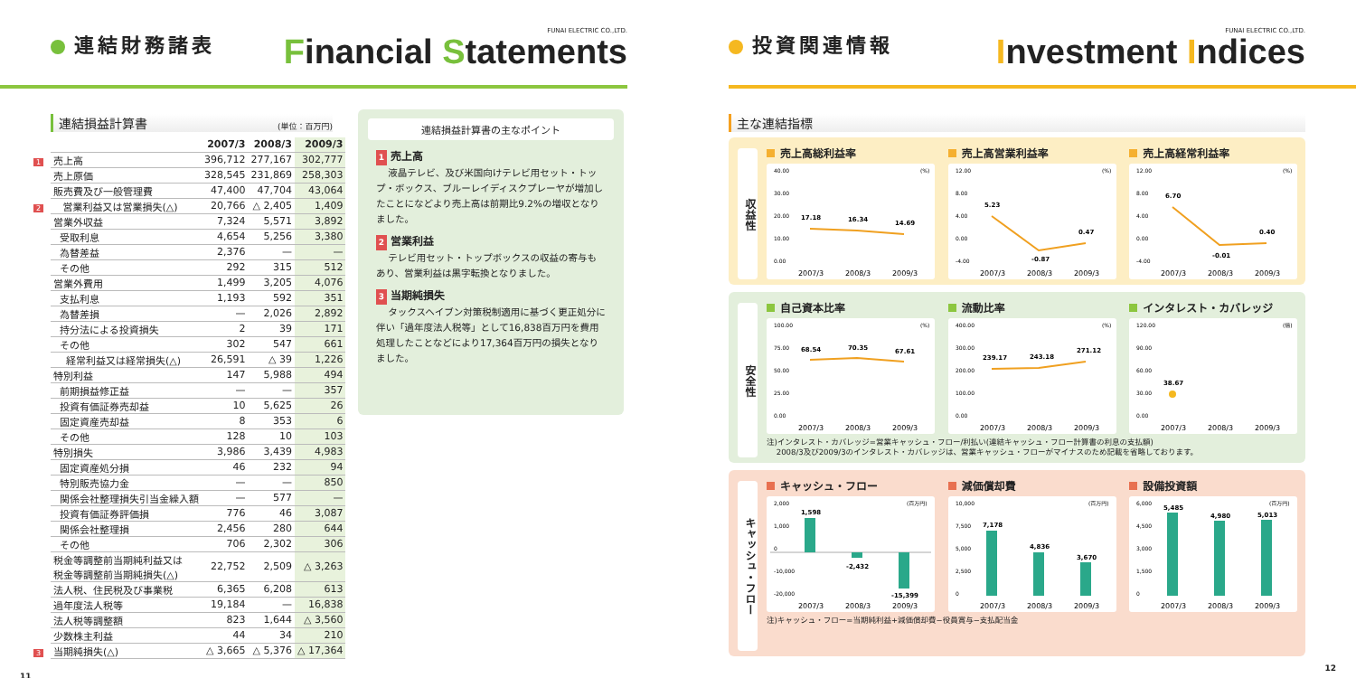連結財務諸表
FUNAI ELECTRIC CO.,LTD.
Financial Statements
連結損益計算書
(単位：百万円)
| | 2007/3 | 2008/3 | 2009/3 |
| --- | --- | --- | --- |
| 1 売上高 | 396,712 | 277,167 | 302,777 |
| 売上原価 | 328,545 | 231,869 | 258,303 |
| 販売費及び一般管理費 | 47,400 | 47,704 | 43,064 |
| 2 営業利益又は営業損失(△) | 20,766 | △ 2,405 | 1,409 |
| 営業外収益 | 7,324 | 5,571 | 3,892 |
| 受取利息 | 4,654 | 5,256 | 3,380 |
| 為替差益 | 2,376 | — | — |
| その他 | 292 | 315 | 512 |
| 営業外費用 | 1,499 | 3,205 | 4,076 |
| 支払利息 | 1,193 | 592 | 351 |
| 為替差損 | — | 2,026 | 2,892 |
| 持分法による投資損失 | 2 | 39 | 171 |
| その他 | 302 | 547 | 661 |
| 経常利益又は経常損失(△) | 26,591 | △ 39 | 1,226 |
| 特別利益 | 147 | 5,988 | 494 |
| 前期損益修正益 | — | — | 357 |
| 投資有価証券売却益 | 10 | 5,625 | 26 |
| 固定資産売却益 | 8 | 353 | 6 |
| その他 | 128 | 10 | 103 |
| 特別損失 | 3,986 | 3,439 | 4,983 |
| 固定資産処分損 | 46 | 232 | 94 |
| 特別販売協力金 | — | — | 850 |
| 関係会社整理損失引当金繰入額 | — | 577 | — |
| 投資有価証券評価損 | 776 | 46 | 3,087 |
| 関係会社整理損 | 2,456 | 280 | 644 |
| その他 | 706 | 2,302 | 306 |
| 税金等調整前当期純利益又は 税金等調整前当期純損失(△) | 22,752 | 2,509 | △ 3,263 |
| 法人税、住民税及び事業税 | 6,365 | 6,208 | 613 |
| 過年度法人税等 | 19,184 | — | 16,838 |
| 法人税等調整額 | 823 | 1,644 | △ 3,560 |
| 少数株主利益 | 44 | 34 | 210 |
| 3 当期純損失(△) | △ 3,665 | △ 5,376 | △ 17,364 |
11
連結損益計算書の主なポイント
1 売上高
液晶テレビ、及び米国向けテレビ用セット・トップ・ボックス、ブルーレイディスクプレーヤが増加したことになどより売上高は前期比9.2%の増収となりました。
2 営業利益
テレビ用セット・トップボックスの収益の寄与もあり、営業利益は黒字転換となりました。
3 当期純損失
タックスヘイブン対策税制適用に基づく更正処分に伴い「過年度法人税等」として16,838百万円を費用処理したことなどにより17,364百万円の損失となりました。
投資関連情報
FUNAI ELECTRIC CO.,LTD.
Investment Indices
主な連結指標
収益性
売上高総利益率
40.00
(%)
30.00
20.00
10.00
0.00
17.18
16.34
14.69
2007/3
2008/3
2009/3
売上高営業利益率
12.00
(%)
8.00
4.00
0.00
-4.00
5.23
-0.87
0.47
2007/3
2008/3
2009/3
売上高経常利益率
12.00
(%)
8.00
4.00
0.00
-4.00
6.70
-0.01
0.40
2007/3
2008/3
2009/3
安全性
自己資本比率
100.00
(%)
75.00
50.00
25.00
0.00
68.54
70.35
67.61
2007/3
2008/3
2009/3
流動比率
400.00
(%)
300.00
200.00
100.00
0.00
239.17
243.18
271.12
2007/3
2008/3
2009/3
インタレスト・カバレッジ
120.00
(倍)
90.00
60.00
30.00
0.00
38.67
2007/3
2008/3
2009/3
注)インタレスト・カバレッジ=営業キャッシュ・フロー/利払い(連結キャッシュ・フロー計算書の利息の支払額)
2008/3及び2009/3のインタレスト・カバレッジは、営業キャッシュ・フローがマイナスのため記載を省略しております。
キャッシュ・フロー
キャッシュ・フロー
2,000
(百万円)
1,000
0
-10,000
-20,000
1,598
-2,432
-15,399
2007/3
2008/3
2009/3
減価償却費
10,000
(百万円)
7,500
5,000
2,500
0
7,178
4,836
3,670
2007/3
2008/3
2009/3
設備投資額
6,000
(百万円)
4,500
3,000
1,500
0
5,485
4,980
5,013
2007/3
2008/3
2009/3
注)キャッシュ・フロー=当期純利益+減価償却費−役員賞与−支払配当金
12